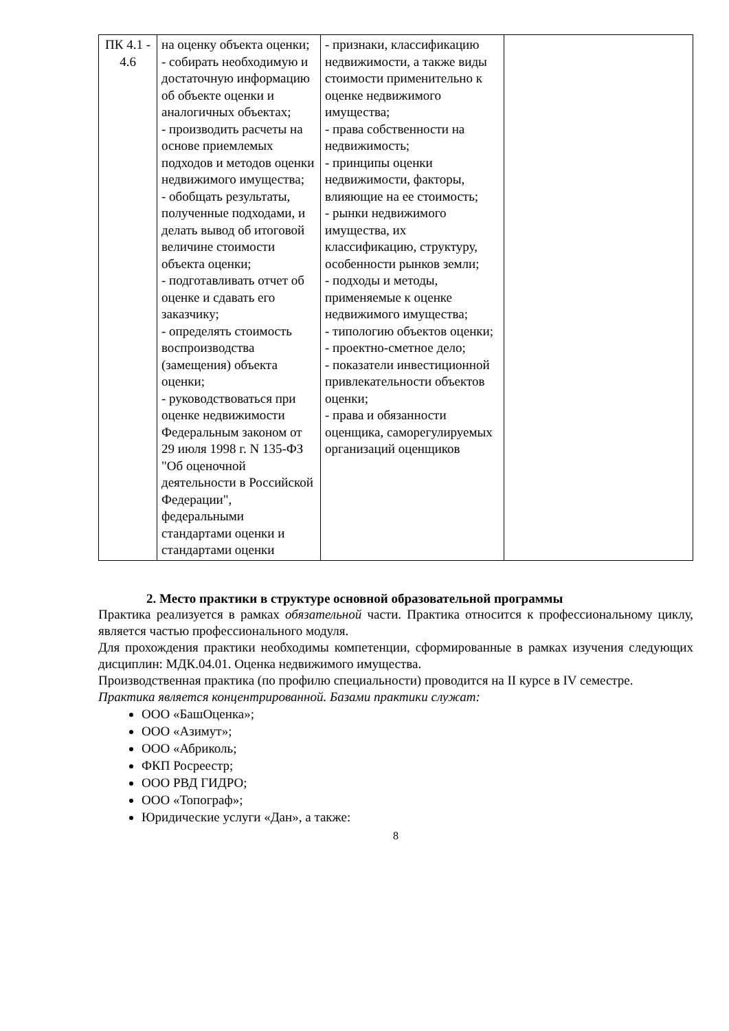| ПК 4.1 - 4.6 | на оценку объекта оценки; - собирать необходимую и достаточную информацию об объекте оценки и аналогичных объектах; - производить расчеты на основе приемлемых подходов и методов оценки недвижимого имущества; - обобщать результаты, полученные подходами, и делать вывод об итоговой величине стоимости объекта оценки; - подготавливать отчет об оценке и сдавать его заказчику; - определять стоимость воспроизводства (замещения) объекта оценки; - руководствоваться при оценке недвижимости Федеральным законом от 29 июля 1998 г. N 135-ФЗ "Об оценочной деятельности в Российской Федерации", федеральными стандартами оценки и стандартами оценки | - признаки, классификацию недвижимости, а также виды стоимости применительно к оценке недвижимого имущества; - права собственности на недвижимость; - принципы оценки недвижимости, факторы, влияющие на ее стоимость; - рынки недвижимого имущества, их классификацию, структуру, особенности рынков земли; - подходы и методы, применяемые к оценке недвижимого имущества; - типологию объектов оценки; - проектно-сметное дело; - показатели инвестиционной привлекательности объектов оценки; - права и обязанности оценщика, саморегулируемых организаций оценщиков | |
2. Место практики в структуре основной образовательной программы
Практика реализуется в рамках обязательной части. Практика относится к профессиональному циклу, является частью профессионального модуля.
Для прохождения практики необходимы компетенции, сформированные в рамках изучения следующих дисциплин: МДК.04.01. Оценка недвижимого имущества.
Производственная практика (по профилю специальности) проводится на II курсе в IV семестре.
Практика является концентрированной. Базами практики служат:
ООО «БашОценка»;
ООО «Азимут»;
ООО «Абриколь;
ФКП Росреестр;
ООО РВД ГИДРО;
ООО «Топограф»;
Юридические услуги «Дан», а также:
8